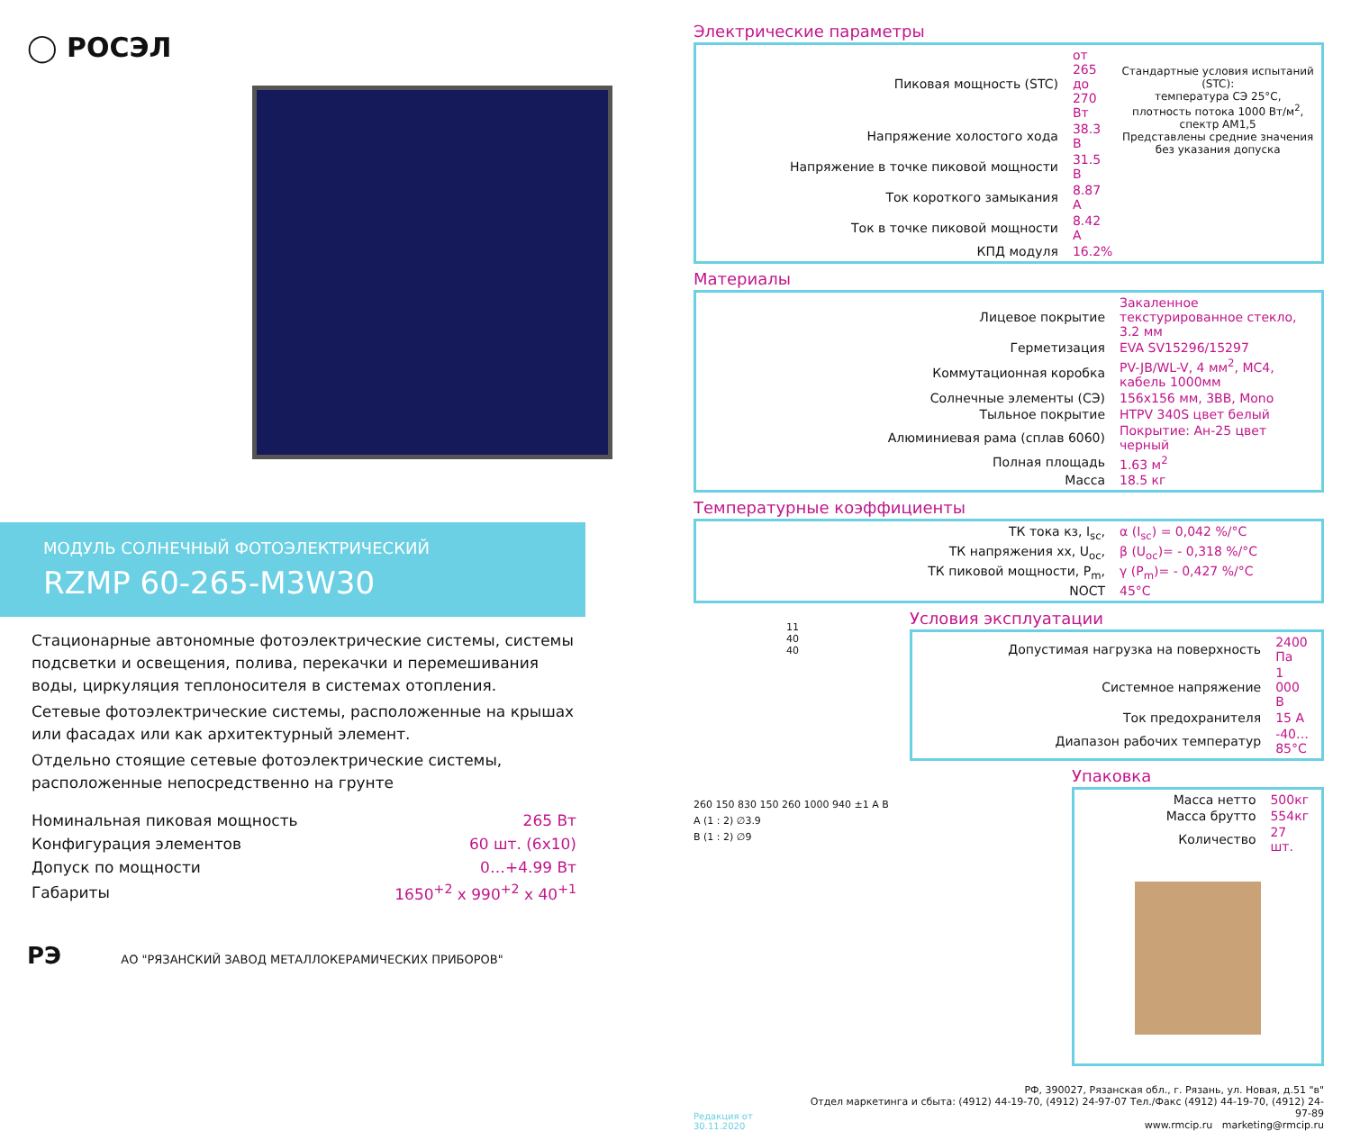◯ РОСЭЛ
МОДУЛЬ СОЛНЕЧНЫЙ ФОТОЭЛЕКТРИЧЕСКИЙ
RZMP 60-265-M3W30
Стационарные автономные фотоэлектрические системы, системы подсветки и освещения, полива, перекачки и перемешивания воды, циркуляция теплоносителя в системах отопления.
Сетевые фотоэлектрические системы, расположенные на крышах или фасадах или как архитектурный элемент.
Отдельно стоящие сетевые фотоэлектрические системы, расположенные непосредственно на грунте
| Номинальная пиковая мощность | 265 Вт |
| Конфигурация элементов | 60 шт. (6x10) |
| Допуск по мощности | 0…+4.99 Вт |
| Габариты | 1650<sup>+2</sup> x 990<sup>+2</sup> x 40<sup>+1</sup> |
РЭ АО "РЯЗАНСКИЙ ЗАВОД МЕТАЛЛОКЕРАМИЧЕСКИХ ПРИБОРОВ"
Электрические параметры
| Пиковая мощность (STC) | от 265 до 270 Вт |
| Напряжение холостого хода | 38.3 В |
| Напряжение в точке пиковой мощности | 31.5 В |
| Ток короткого замыкания | 8.87 А |
| Ток в точке пиковой мощности | 8.42 А |
| КПД модуля | 16.2% |
Стандартные условия испытаний (STC):
температура СЭ 25°С,
плотность потока 1000 Вт/м<sup>2</sup>, спектр АМ1,5
Представлены средние значения
без указания допуска
Материалы
| Лицевое покрытие | Закаленное текстурированное стекло, 3.2 мм |
| Герметизация | EVA SV15296/15297 |
| Коммутационная коробка | PV-JB/WL-V, 4 мм<sup>2</sup>, MC4, кабель 1000мм |
| Солнечные элементы (СЭ) | 156x156 мм, 3BB, Mono |
| Тыльное покрытие | HTPV 340S цвет белый |
| Алюминиевая рама (сплав 6060) | Покрытие: Ан-25 цвет черный |
| Полная площадь | 1.63 м<sup>2</sup> |
| Масса | 18.5 кг |
Температурные коэффициенты
| ТК тока кз, I<sub>sc</sub>, | α (I<sub>sc</sub>) = 0,042 %/°С |
| ТК напряжения хх, U<sub>oc</sub>, | β (U<sub>oc</sub>)= - 0,318 %/°С |
| ТК пиковой мощности, P<sub>m</sub>, | γ (P<sub>m</sub>)= - 0,427 %/°С |
| NOCT | 45°С |
11
40
40
Условия эксплуатации
| Допустимая нагрузка на поверхность | 2400 Па |
| Системное напряжение | 1 000 В |
| Ток предохранителя | 15 А |
| Диапазон рабочих температур | -40…85°С |
260 150 830 150 260 1000 940 ±1 A B
A (1 : 2) ∅3.9
B (1 : 2) ∅9
Упаковка
| Масса нетто | 500кг |
| Масса брутто | 554кг |
| Количество | 27 шт. |
Редакция от 30.11.2020
РФ, 390027, Рязанская обл., г. Рязань, ул. Новая, д.51 "в"
Отдел маркетинга и сбыта: (4912) 44-19-70, (4912) 24-97-07 Тел./Факс (4912) 44-19-70, (4912) 24-97-89
www.rmcip.ru marketing@rmcip.ru